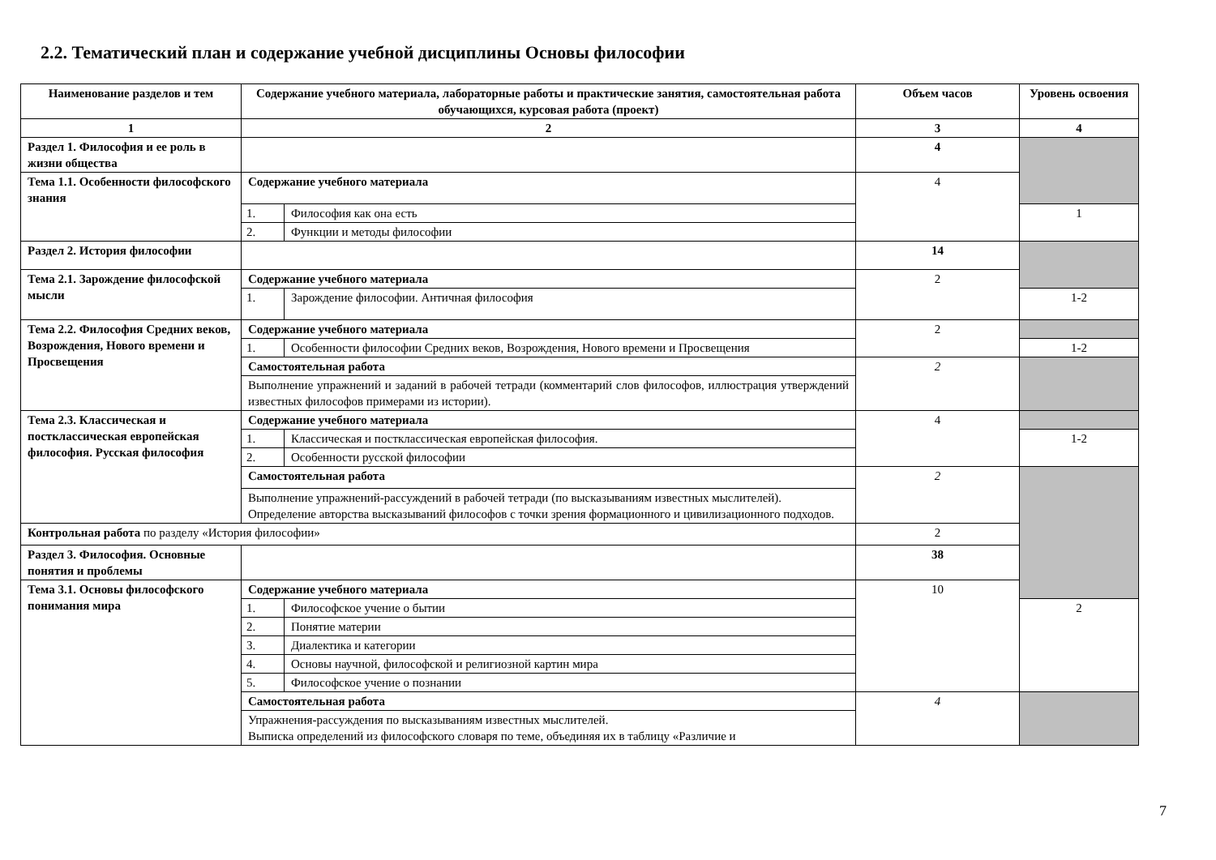2.2. Тематический план и содержание учебной дисциплины Основы философии
| Наименование разделов и тем | Содержание учебного материала, лабораторные работы и практические занятия, самостоятельная работа обучающихся, курсовая работа (проект) | | Объем часов | Уровень освоения |
| --- | --- | --- | --- | --- |
| 1 | 2 | | 3 | 4 |
| Раздел 1. Философия и ее роль в жизни общества | | | 4 | |
| Тема 1.1. Особенности философского знания | Содержание учебного материала | | 4 | |
| | 1. | Философия как она есть | | 1 |
| | 2. | Функции и методы философии | | |
| Раздел 2. История философии | | | 14 | |
| Тема 2.1. Зарождение философской мысли | Содержание учебного материала | | 2 | |
| | 1. | Зарождение философии. Античная философия | | 1-2 |
| Тема 2.2. Философия Средних веков, Возрождения, Нового времени и Просвещения | Содержание учебного материала | | 2 | |
| | 1. | Особенности философии Средних веков, Возрождения, Нового времени и Просвещения | | 1-2 |
| | Самостоятельная работа | | 2 | |
| | Выполнение упражнений и заданий в рабочей тетради (комментарий слов философов, иллюстрация утверждений известных философов примерами из истории). | | | |
| Тема 2.3. Классическая и постклассическая европейская философия. Русская философия | Содержание учебного материала | | 4 | |
| | 1. | Классическая и постклассическая европейская философия. | | 1-2 |
| | 2. | Особенности русской философии | | |
| | Самостоятельная работа | | 2 | |
| | Выполнение упражнений-рассуждений в рабочей тетради (по высказываниям известных мыслителей). Определение авторства высказываний философов с точки зрения формационного и цивилизационного подходов. | | | |
| Контрольная работа по разделу «История философии» | | | 2 | |
| Раздел 3. Философия. Основные понятия и проблемы | | | 38 | |
| Тема 3.1. Основы философского понимания мира | Содержание учебного материала | | 10 | |
| | 1. | Философское учение о бытии | | 2 |
| | 2. | Понятие материи | | |
| | 3. | Диалектика и категории | | |
| | 4. | Основы научной, философской и религиозной картин мира | | |
| | 5. | Философское учение о познании | | |
| | Самостоятельная работа | | 4 | |
| | Упражнения-рассуждения по высказываниям известных мыслителей. Выписка определений из философского словаря по теме, объединяя их в таблицу «Различие и | | | |
7